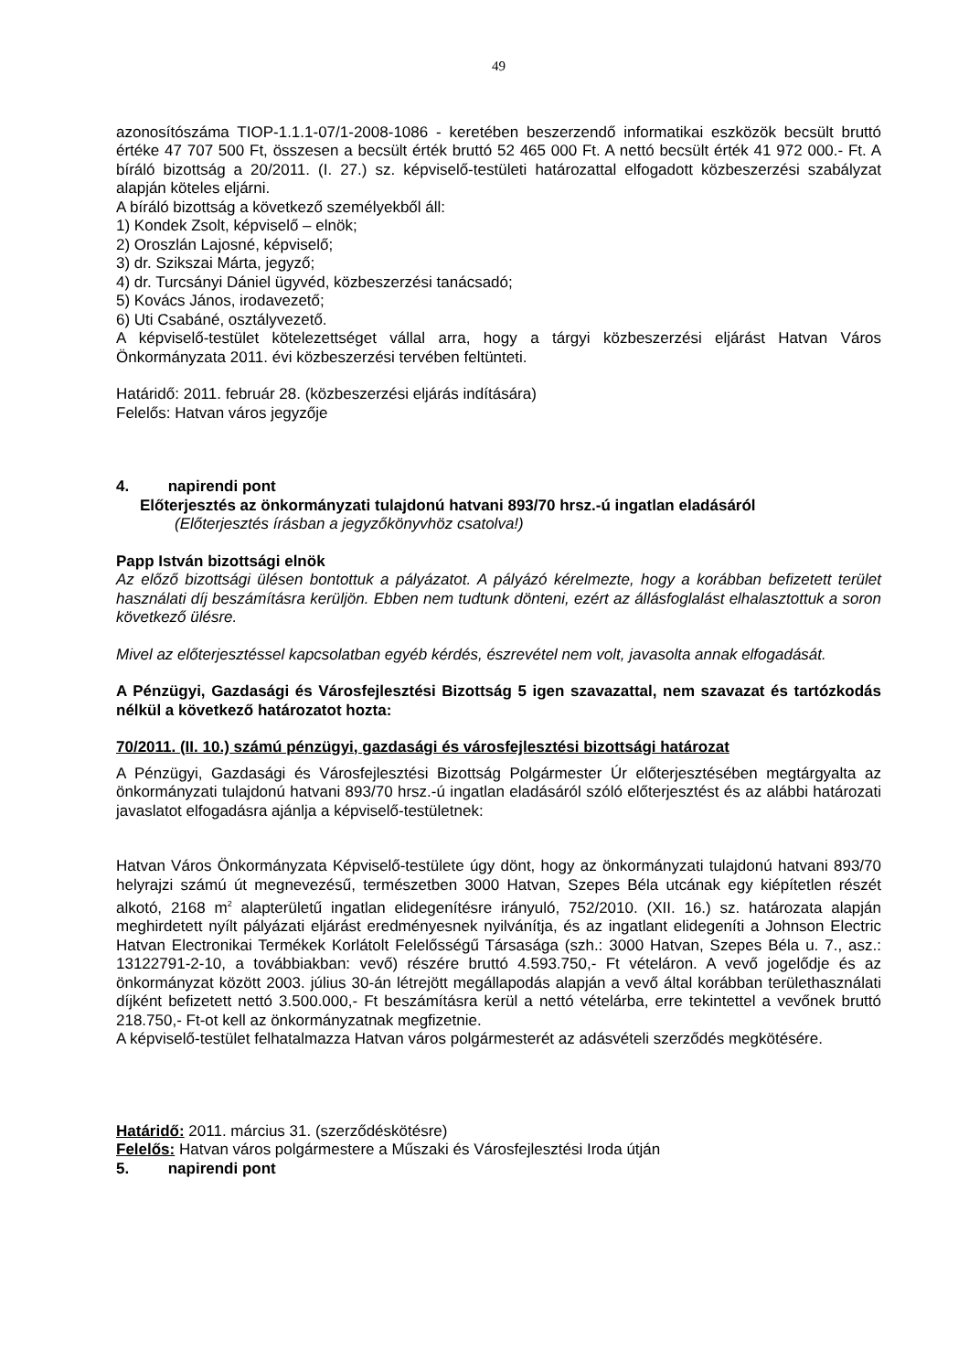49
azonosítószáma TIOP-1.1.1-07/1-2008-1086 - keretében beszerzendő informatikai eszközök becsült bruttó értéke 47 707 500 Ft, összesen a becsült érték bruttó 52 465 000 Ft. A nettó becsült érték 41 972 000.- Ft. A bíráló bizottság a 20/2011. (I. 27.) sz. képviselő-testületi határozattal elfogadott közbeszerzési szabályzat alapján köteles eljárni.
A bíráló bizottság a következő személyekből áll:
1) Kondek Zsolt, képviselő – elnök;
2) Oroszlán Lajosné, képviselő;
3) dr. Szikszai Márta, jegyző;
4) dr. Turcsányi Dániel ügyvéd, közbeszerzési tanácsadó;
5) Kovács János, irodavezető;
6) Uti Csabáné, osztályvezető.
A képviselő-testület kötelezettséget vállal arra, hogy a tárgyi közbeszerzési eljárást Hatvan Város Önkormányzata 2011. évi közbeszerzési tervében feltünteti.
Határidő: 2011. február 28. (közbeszerzési eljárás indítására)
Felelős: Hatvan város jegyzője
4. napirendi pont
Előterjesztés az önkormányzati tulajdonú hatvani 893/70 hrsz.-ú ingatlan eladásáról
(Előterjesztés írásban a jegyzőkönyvhöz csatolva!)
Papp István bizottsági elnök
Az előző bizottsági ülésen bontottuk a pályázatot. A pályázó kérelmezte, hogy a korábban befizetett terület használati díj beszámításra kerüljön. Ebben nem tudtunk dönteni, ezért az állásfoglalást elhalasztottuk a soron következő ülésre.
Mivel az előterjesztéssel kapcsolatban egyéb kérdés, észrevétel nem volt, javasolta annak elfogadását.
A Pénzügyi, Gazdasági és Városfejlesztési Bizottság 5 igen szavazattal, nem szavazat és tartózkodás nélkül a következő határozatot hozta:
70/2011. (II. 10.) számú pénzügyi, gazdasági és városfejlesztési bizottsági határozat
A Pénzügyi, Gazdasági és Városfejlesztési Bizottság Polgármester Úr előterjesztésében megtárgyalta az önkormányzati tulajdonú hatvani 893/70 hrsz.-ú ingatlan eladásáról szóló előterjesztést és az alábbi határozati javaslatot elfogadásra ajánlja a képviselő-testületnek:
Hatvan Város Önkormányzata Képviselő-testülete úgy dönt, hogy az önkormányzati tulajdonú hatvani 893/70 helyrajzi számú út megnevezésű, természetben 3000 Hatvan, Szepes Béla utcának egy kiépítetlen részét alkotó, 2168 m<sup>2</sup> alapterületű ingatlan elidegenítésre irányuló, 752/2010. (XII. 16.) sz. határozata alapján meghirdetett nyílt pályázati eljárást eredményesnek nyilvánítja, és az ingatlant elidegeníti a Johnson Electric Hatvan Electronikai Termékek Korlátolt Felelősségű Társasága (szh.: 3000 Hatvan, Szepes Béla u. 7., asz.: 13122791-2-10, a továbbiakban: vevő) részére bruttó 4.593.750,- Ft vételáron. A vevő jogelődje és az önkormányzat között 2003. július 30-án létrejött megállapodás alapján a vevő által korábban területhasználati díjként befizetett nettó 3.500.000,- Ft beszámításra kerül a nettó vételárba, erre tekintettel a vevőnek bruttó 218.750,- Ft-ot kell az önkormányzatnak megfizetnie.
A képviselő-testület felhatalmazza Hatvan város polgármesterét az adásvételi szerződés megkötésére.
Határidő: 2011. március 31. (szerződéskötésre)
Felelős: Hatvan város polgármestere a Műszaki és Városfejlesztési Iroda útján
5. napirendi pont